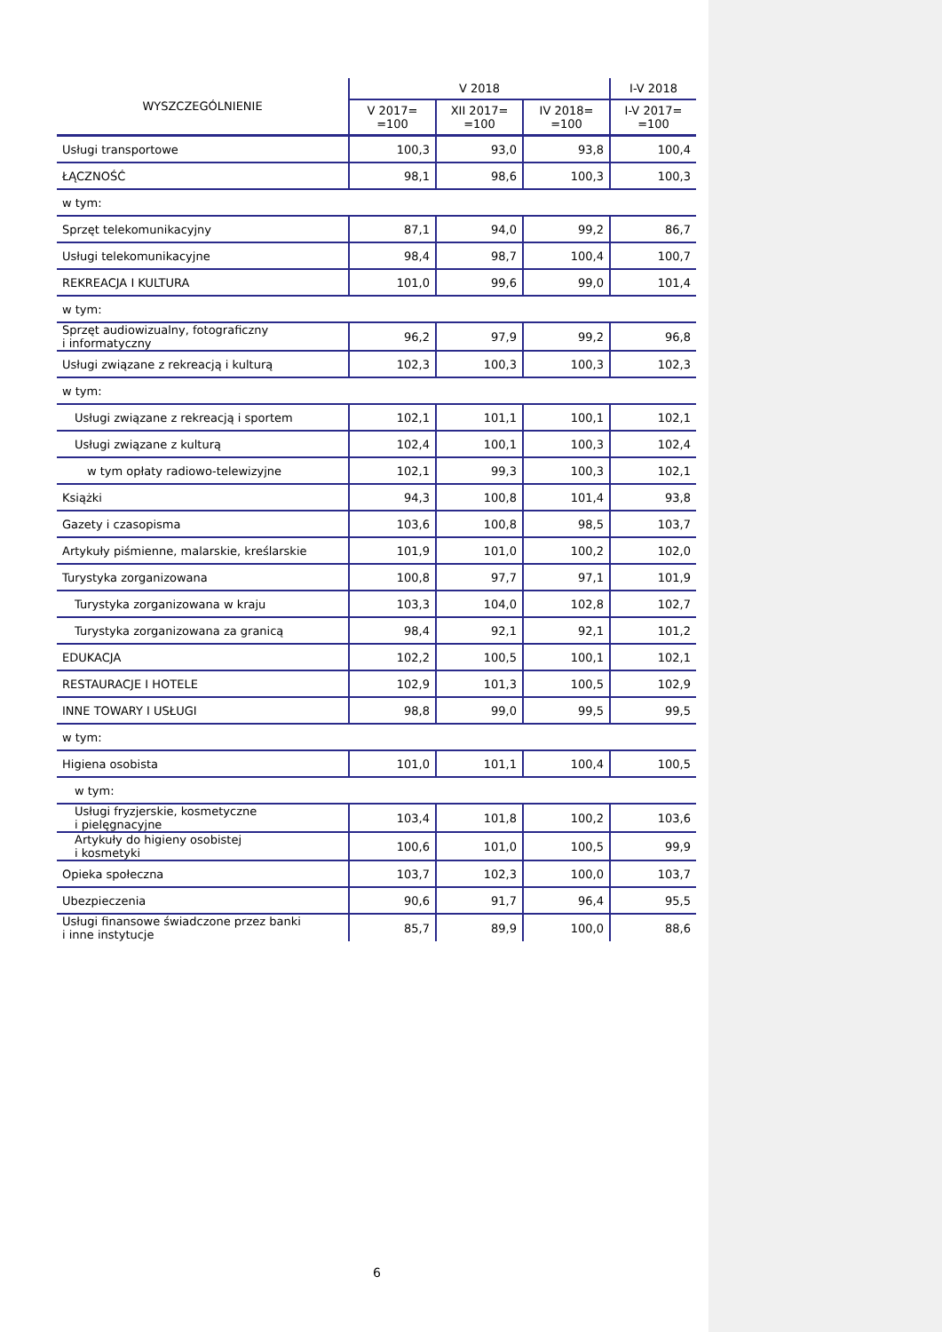| WYSZCZEGÓLNIENIE | V 2018 | | | I-V 2018 |
| --- | --- | --- | --- | --- |
| | V 2017= =100 | XII 2017= =100 | IV 2018= =100 | I-V 2017= =100 |
| Usługi transportowe | 100,3 | 93,0 | 93,8 | 100,4 |
| ŁĄCZNOŚĆ | 98,1 | 98,6 | 100,3 | 100,3 |
| w tym: | | | | |
| Sprzęt telekomunikacyjny | 87,1 | 94,0 | 99,2 | 86,7 |
| Usługi telekomunikacyjne | 98,4 | 98,7 | 100,4 | 100,7 |
| REKREACJA I KULTURA | 101,0 | 99,6 | 99,0 | 101,4 |
| w tym: | | | | |
| Sprzęt audiowizualny, fotograficzny i informatyczny | 96,2 | 97,9 | 99,2 | 96,8 |
| Usługi związane z rekreacją i kulturą | 102,3 | 100,3 | 100,3 | 102,3 |
| w tym: | | | | |
| Usługi związane z rekreacją i sportem | 102,1 | 101,1 | 100,1 | 102,1 |
| Usługi związane z kulturą | 102,4 | 100,1 | 100,3 | 102,4 |
| w tym opłaty radiowo-telewizyjne | 102,1 | 99,3 | 100,3 | 102,1 |
| Książki | 94,3 | 100,8 | 101,4 | 93,8 |
| Gazety i czasopisma | 103,6 | 100,8 | 98,5 | 103,7 |
| Artykuły piśmienne, malarskie, kreślarskie | 101,9 | 101,0 | 100,2 | 102,0 |
| Turystyka zorganizowana | 100,8 | 97,7 | 97,1 | 101,9 |
| Turystyka zorganizowana w kraju | 103,3 | 104,0 | 102,8 | 102,7 |
| Turystyka zorganizowana za granicą | 98,4 | 92,1 | 92,1 | 101,2 |
| EDUKACJA | 102,2 | 100,5 | 100,1 | 102,1 |
| RESTAURACJE I HOTELE | 102,9 | 101,3 | 100,5 | 102,9 |
| INNE TOWARY I USŁUGI | 98,8 | 99,0 | 99,5 | 99,5 |
| w tym: | | | | |
| Higiena osobista | 101,0 | 101,1 | 100,4 | 100,5 |
| w tym: | | | | |
| Usługi fryzjerskie, kosmetyczne i pielęgnacyjne | 103,4 | 101,8 | 100,2 | 103,6 |
| Artykuły do higieny osobistej i kosmetyki | 100,6 | 101,0 | 100,5 | 99,9 |
| Opieka społeczna | 103,7 | 102,3 | 100,0 | 103,7 |
| Ubezpieczenia | 90,6 | 91,7 | 96,4 | 95,5 |
| Usługi finansowe świadczone przez banki i inne instytucje | 85,7 | 89,9 | 100,0 | 88,6 |
6